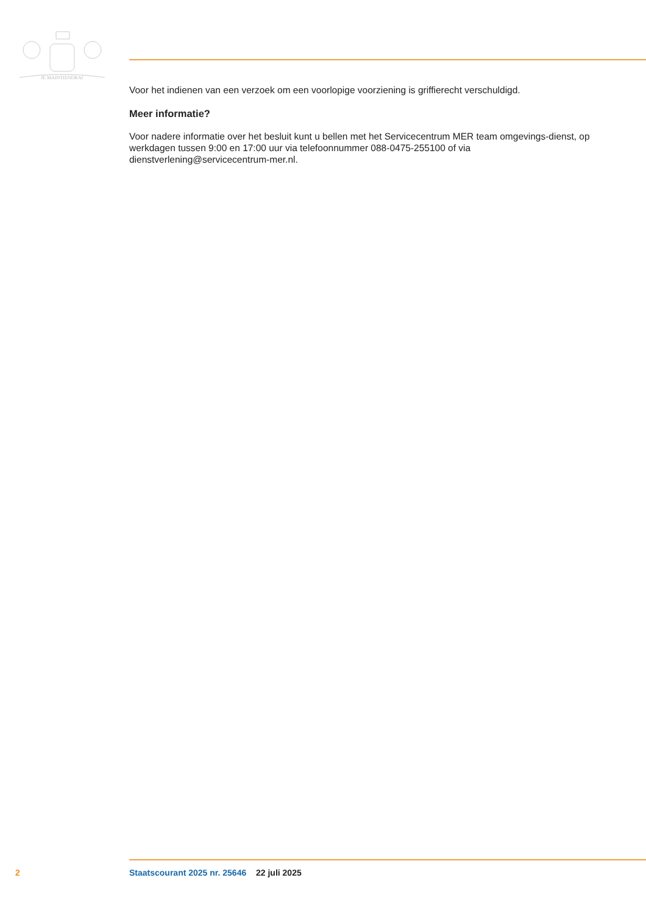JE MAINTIENDRAI
Voor het indienen van een verzoek om een voorlopige voorziening is griffierecht verschuldigd.
Meer informatie?
Voor nadere informatie over het besluit kunt u bellen met het Servicecentrum MER team omgevings-dienst, op werkdagen tussen 9:00 en 17:00 uur via telefoonnummer 088-0475-255100 of via dienstverlening@servicecentrum-mer.nl.
2 Staatscourant 2025 nr. 25646 22 juli 2025